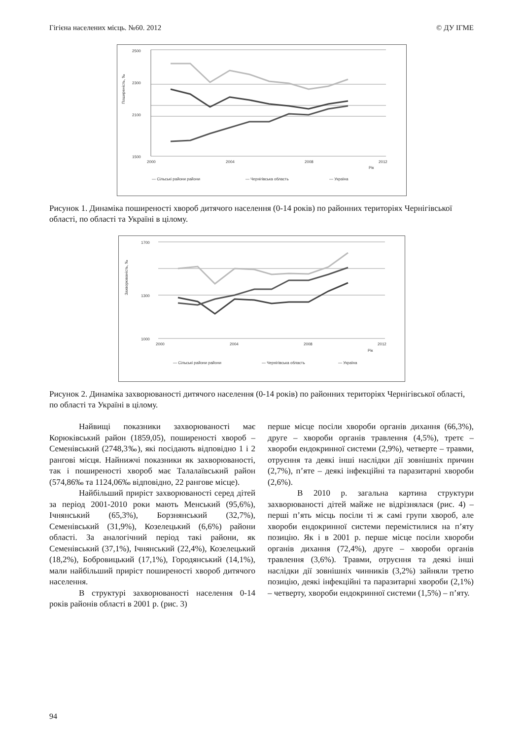Гігієна населених місць. №60. 2012 © ДУ ІГМЕ
2500
2300
2100
1500
2000
2004
2008
2012
Рік
Поширеність, ‰
— Сільські райони райони
— Чернігівська область
— Україна
Рисунок 1. Динаміка поширеності хвороб дитячого населення (0-14 років) по районних територіях Чернігівської області, по області та Україні в цілому.
1700
1300
1000
2000
2004
2008
2012
Рік
Захворюваність, ‰
— Сільські райони райони
— Чернігівська область
— Україна
Рисунок 2. Динаміка захворюваності дитячого населення (0-14 років) по районних територіях Чернігівської області, по області та Україні в цілому.
Найвищі показники захворюваності має Корюківський район (1859,05), поширеності хвороб – Семенівський (2748,3‰), які посідають відповідно 1 і 2 рангові місця. Найнижчі показники як захворюваності, так і поширеності хвороб має Талалаївський район (574,86‰ та 1124,06‰ відповідно, 22 рангове місце).
Найбільший приріст захворюваності серед дітей за період 2001-2010 роки мають Менський (95,6%), Ічнянський (65,3%), Борзнянський (32,7%), Семенівський (31,9%), Козелецький (6,6%) райони області. За аналогічний період такі райони, як Семенівський (37,1%), Ічнянський (22,4%), Козелецький (18,2%), Бобровицький (17,1%), Городянський (14,1%), мали найбільший приріст поширеності хвороб дитячого населення.
В структурі захворюваності населення 0-14 років районів області в 2001 р. (рис. 3)
перше місце посіли хвороби органів дихання (66,3%), друге – хвороби органів травлення (4,5%), третє – хвороби ендокринної системи (2,9%), четверте – травми, отруєння та деякі інші наслідки дії зовнішніх причин (2,7%), п’яте – деякі інфекційні та паразитарні хвороби (2,6%).
В 2010 р. загальна картина структури захворюваності дітей майже не відрізнялася (рис. 4) – перші п’ять місць посіли ті ж самі групи хвороб, але хвороби ендокринної системи перемістилися на п’яту позицію. Як і в 2001 р. перше місце посіли хвороби органів дихання (72,4%), друге – хвороби органів травлення (3,6%). Травми, отруєння та деякі інші наслідки дії зовнішніх чинників (3,2%) зайняли третю позицію, деякі інфекційні та паразитарні хвороби (2,1%) – четверту, хвороби ендокринної системи (1,5%) – п’яту.
94